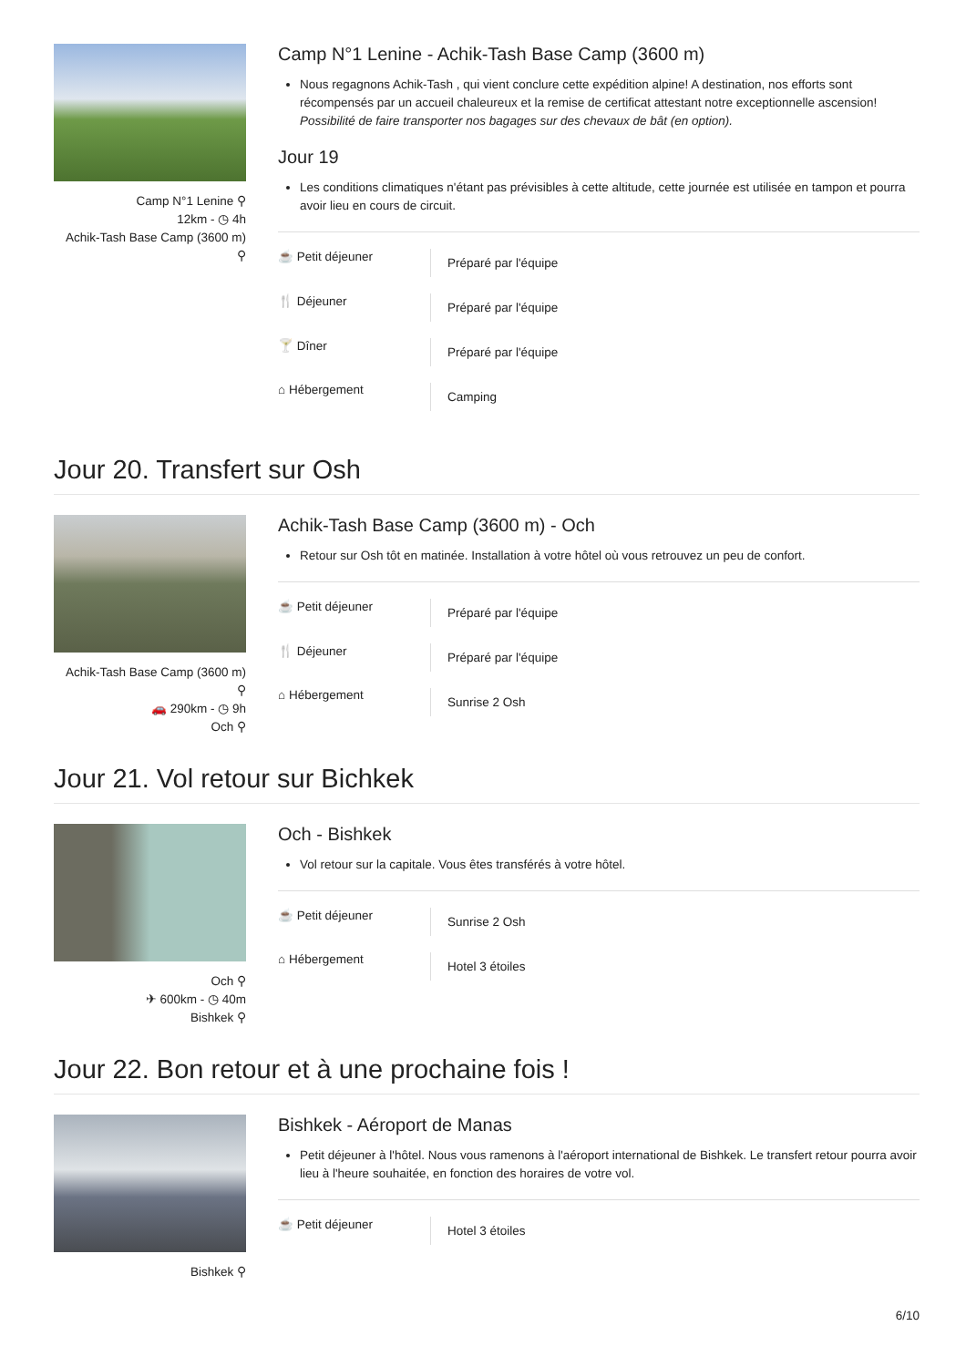Camp N°1 Lenine ⚲
12km - ◷ 4h
Achik-Tash Base Camp (3600 m)
⚲
Camp N°1 Lenine - Achik-Tash Base Camp (3600 m)
Nous regagnons Achik-Tash , qui vient conclure cette expédition alpine! A destination, nos efforts sont récompensés par un accueil chaleureux et la remise de certificat attestant notre exceptionnelle ascension! Possibilité de faire transporter nos bagages sur des chevaux de bât (en option).
Jour 19
Les conditions climatiques n'étant pas prévisibles à cette altitude, cette journée est utilisée en tampon et pourra avoir lieu en cours de circuit.
☕ Petit déjeuner
Préparé par l'équipe
🍴 Déjeuner
Préparé par l'équipe
🍸 Dîner
Préparé par l'équipe
⌂ Hébergement
Camping
Jour 20. Transfert sur Osh
Achik-Tash Base Camp (3600 m)
⚲
🚗 290km - ◷ 9h
Och ⚲
Achik-Tash Base Camp (3600 m) - Och
Retour sur Osh tôt en matinée. Installation à votre hôtel où vous retrouvez un peu de confort.
☕ Petit déjeuner
Préparé par l'équipe
🍴 Déjeuner
Préparé par l'équipe
⌂ Hébergement
Sunrise 2 Osh
Jour 21. Vol retour sur Bichkek
Och ⚲
✈ 600km - ◷ 40m
Bishkek ⚲
Och - Bishkek
Vol retour sur la capitale. Vous êtes transférés à votre hôtel.
☕ Petit déjeuner
Sunrise 2 Osh
⌂ Hébergement
Hotel 3 étoiles
Jour 22. Bon retour et à une prochaine fois !
Bishkek ⚲
Bishkek - Aéroport de Manas
Petit déjeuner à l'hôtel. Nous vous ramenons à l'aéroport international de Bishkek. Le transfert retour pourra avoir lieu à l'heure souhaitée, en fonction des horaires de votre vol.
☕ Petit déjeuner
Hotel 3 étoiles
6/10